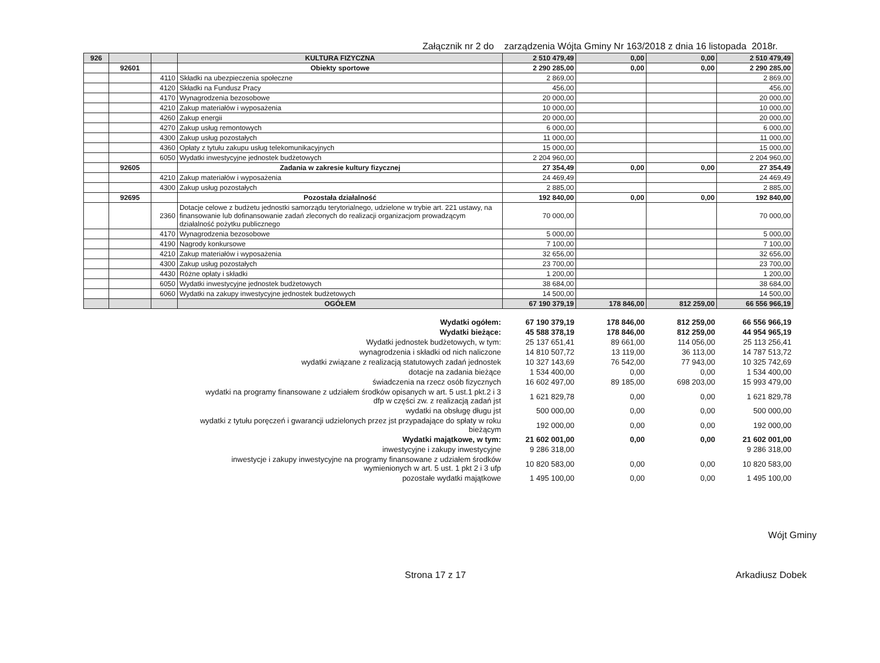Załącznik nr 2 do zarządzenia Wójta Gminy Nr 163/2018 z dnia 16 listopada 2018r.
| 926 | | | KULTURA FIZYCZNA | 2 510 479,49 | 0,00 | 0,00 | 2 510 479,49 |
| | 92601 | | Obiekty sportowe | 2 290 285,00 | 0,00 | 0,00 | 2 290 285,00 |
| | | 4110 | Składki na ubezpieczenia społeczne | 2 869,00 | | | 2 869,00 |
| | | 4120 | Składki na Fundusz Pracy | 456,00 | | | 456,00 |
| | | 4170 | Wynagrodzenia bezosobowe | 20 000,00 | | | 20 000,00 |
| | | 4210 | Zakup materiałów i wyposażenia | 10 000,00 | | | 10 000,00 |
| | | 4260 | Zakup energii | 20 000,00 | | | 20 000,00 |
| | | 4270 | Zakup usług remontowych | 6 000,00 | | | 6 000,00 |
| | | 4300 | Zakup usług pozostałych | 11 000,00 | | | 11 000,00 |
| | | 4360 | Opłaty z tytułu zakupu usług telekomunikacyjnych | 15 000,00 | | | 15 000,00 |
| | | 6050 | Wydatki inwestycyjne jednostek budżetowych | 2 204 960,00 | | | 2 204 960,00 |
| | 92605 | | Zadania w zakresie kultury fizycznej | 27 354,49 | 0,00 | 0,00 | 27 354,49 |
| | | 4210 | Zakup materiałów i wyposażenia | 24 469,49 | | | 24 469,49 |
| | | 4300 | Zakup usług pozostałych | 2 885,00 | | | 2 885,00 |
| | 92695 | | Pozostała działalność | 192 840,00 | 0,00 | 0,00 | 192 840,00 |
| | | 2360 | Dotacje celowe z budżetu jednostki samorządu terytorialnego, udzielone w trybie art. 221 ustawy, na finansowanie lub dofinansowanie zadań zleconych do realizacji organizacjom prowadzącym działalność pożytku publicznego | 70 000,00 | | | 70 000,00 |
| | | 4170 | Wynagrodzenia bezosobowe | 5 000,00 | | | 5 000,00 |
| | | 4190 | Nagrody konkursowe | 7 100,00 | | | 7 100,00 |
| | | 4210 | Zakup materiałów i wyposażenia | 32 656,00 | | | 32 656,00 |
| | | 4300 | Zakup usług pozostałych | 23 700,00 | | | 23 700,00 |
| | | 4430 | Różne opłaty i składki | 1 200,00 | | | 1 200,00 |
| | | 6050 | Wydatki inwestycyjne jednostek budżetowych | 38 684,00 | | | 38 684,00 |
| | | 6060 | Wydatki na zakupy inwestycyjne jednostek budżetowych | 14 500,00 | | | 14 500,00 |
| | | | OGÓŁEM | 67 190 379,19 | 178 846,00 | 812 259,00 | 66 556 966,19 |
| Wydatki ogółem: | 67 190 379,19 | 178 846,00 | 812 259,00 | 66 556 966,19 |
| Wydatki bieżące: | 45 588 378,19 | 178 846,00 | 812 259,00 | 44 954 965,19 |
| Wydatki jednostek budżetowych, w tym: | 25 137 651,41 | 89 661,00 | 114 056,00 | 25 113 256,41 |
| wynagrodzenia i składki od nich naliczone | 14 810 507,72 | 13 119,00 | 36 113,00 | 14 787 513,72 |
| wydatki związane z realizacją statutowych zadań jednostek | 10 327 143,69 | 76 542,00 | 77 943,00 | 10 325 742,69 |
| dotacje na zadania bieżące | 1 534 400,00 | 0,00 | 0,00 | 1 534 400,00 |
| świadczenia na rzecz osób fizycznych | 16 602 497,00 | 89 185,00 | 698 203,00 | 15 993 479,00 |
| wydatki na programy finansowane z udziałem środków opisanych w art. 5 ust.1 pkt.2 i 3 dfp w części zw. z realizacją zadań jst | 1 621 829,78 | 0,00 | 0,00 | 1 621 829,78 |
| wydatki na obsługę długu jst | 500 000,00 | 0,00 | 0,00 | 500 000,00 |
| wydatki z tytułu poręczeń i gwarancji udzielonych przez jst przypadające do spłaty w roku bieżącym | 192 000,00 | 0,00 | 0,00 | 192 000,00 |
| Wydatki majątkowe, w tym: | 21 602 001,00 | 0,00 | 0,00 | 21 602 001,00 |
| inwestycyjne i zakupy inwestycyjne | 9 286 318,00 | | | 9 286 318,00 |
| inwestycje i zakupy inwestycyjne na programy finansowane z udziałem środków wymienionych w art. 5 ust. 1 pkt 2 i 3 ufp | 10 820 583,00 | 0,00 | 0,00 | 10 820 583,00 |
| pozostałe wydatki majątkowe | 1 495 100,00 | 0,00 | 0,00 | 1 495 100,00 |
Wójt Gminy
Strona 17 z 17 Arkadiusz Dobek